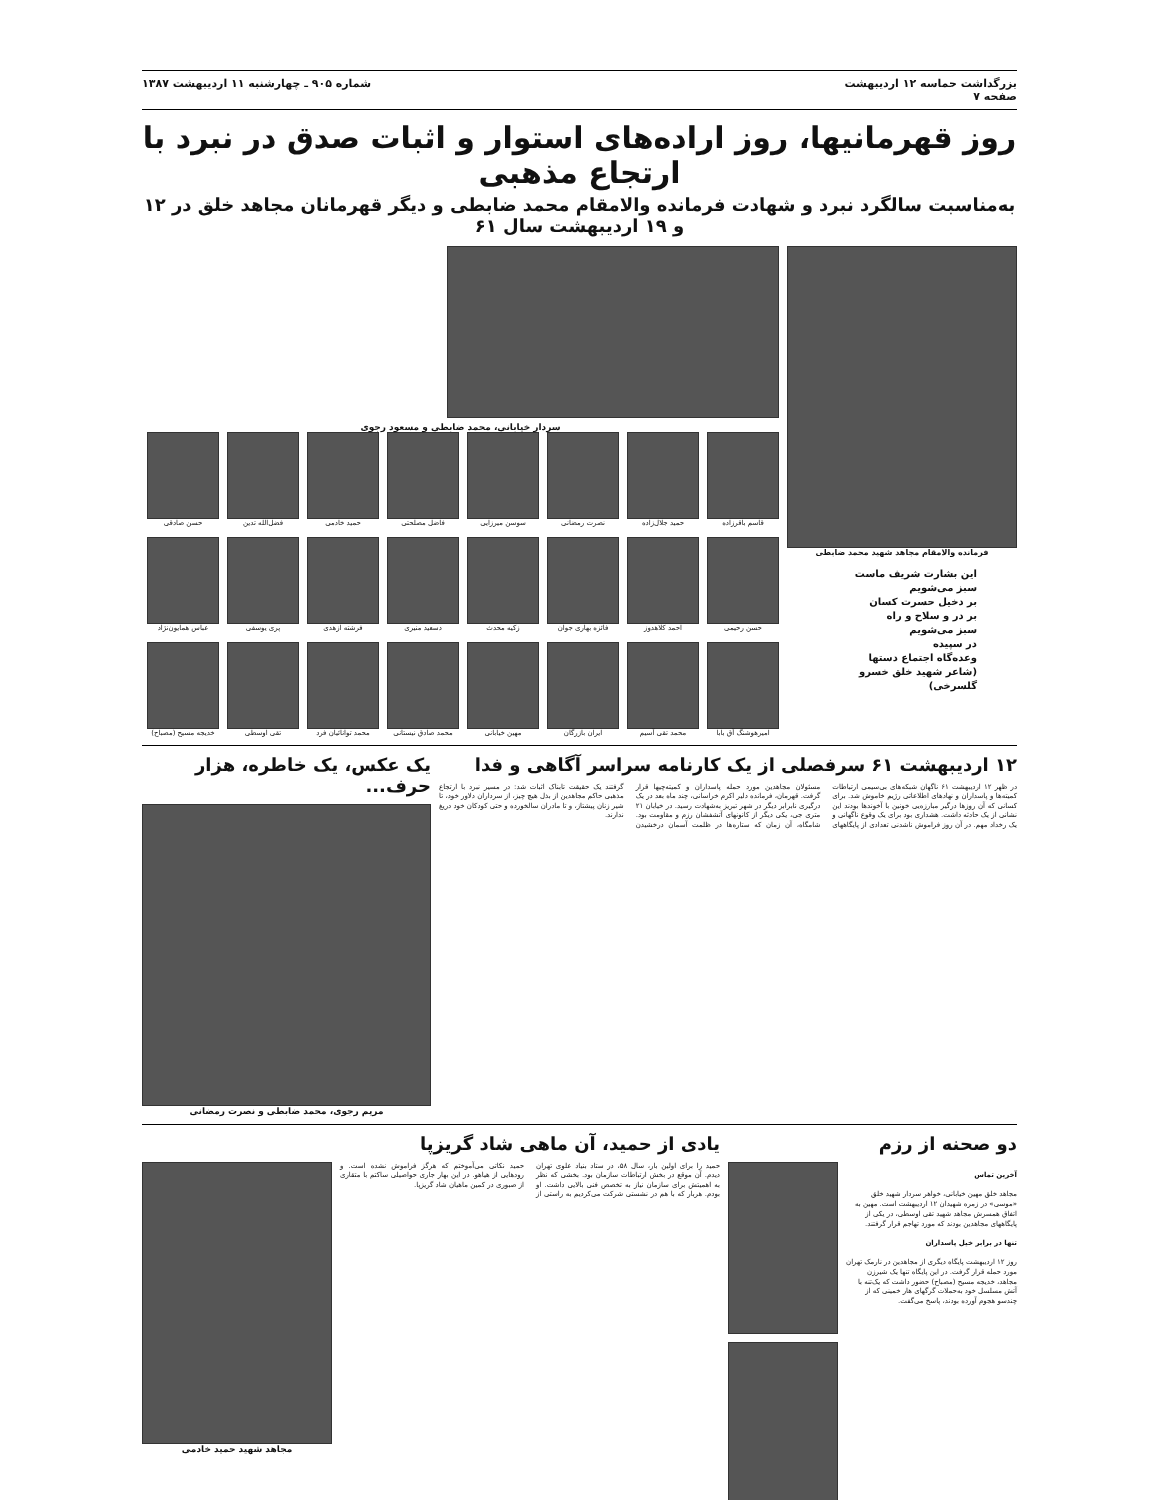بزرگداشت حماسه ۱۲ اردیبهشت
صفحه ۷
شماره ۹۰۵ ـ چهارشنبه ۱۱ اردیبهشت ۱۳۸۷
روز قهرمانیها، روز اراده‌های استوار و اثبات صدق در نبرد با ارتجاع مذهبی
به‌مناسبت سالگرد نبرد و شهادت فرمانده والامقام محمد ضابطی و دیگر قهرمانان مجاهد خلق در ۱۲ و ۱۹ اردیبهشت سال ۶۱
فرمانده والامقام مجاهد شهید محمد ضابطی
این بشارت شریف ماست
سبز می‌شویم
بر دخیل حسرت کسان
بر در و سلاح و راه
سبز می‌شویم
در سپیده
وعده‌گاه اجتماع دستها
(شاعر شهید خلق خسرو گلسرخی)
سردار خیابانی، محمد ضابطی و مسعود رجوی
قاسم باقرزاده
حمید جلال‌زاده
نصرت رمضانی
سوسن میرزایی
فاضل مصلحتی
حمید خادمی
فضل‌الله تدین
حسن صادقی
حسن رحیمی
احمد کلاهدوز
فائزه بهاری جوان
زکیه محدث
دسعید منیری
فرشته ازهدی
پری یوسفی
عباس همایون‌نژاد
امیرهوشنگ آق بابا
محمد تقی آسیم
ایران بازرگان
مهین خیابانی
محمد صادق نیستانی
محمد توانائیان فرد
تقی اوسطی
خدیجه مسیح (مصباح)
۱۲ اردیبهشت ۶۱ سرفصلی از یک کارنامه سراسر آگاهی و فدا
در ظهر ۱۲ اردیبهشت ۶۱ ناگهان شبکه‌های بی‌سیمی ارتباطات کمیته‌ها و پاسداران و نهادهای اطلاعاتی رژیم خاموش شد. برای کسانی که آن روزها درگیر مبارزه‌یی خونین با آخوندها بودند این نشانی از یک حادثه داشت. هشداری بود برای یک وقوع ناگهانی و یک رخداد مهم. در آن روز فراموش ناشدنی تعدادی از پایگاههای مسئولان مجاهدین مورد حمله پاسداران و کمیته‌چیها قرار گرفت. قهرمان، فرمانده دلیر اکرم خراسانی، چند ماه بعد در یک درگیری نابرابر دیگر در شهر تبریز به‌شهادت رسید. در خیابان ۲۱ متری جی، یکی دیگر از کانونهای آتشفشان رزم و مقاومت بود. شامگاه، آن زمان که ستاره‌ها در ظلمت آسمان درخشیدن گرفتند یک حقیقت تابناک اثبات شد: در مسیر نبرد با ارتجاع مذهبی حاکم مجاهدین از بذل هیچ چیز، از سرداران دلاور خود، تا شیر زنان پیشتاز، و تا مادران سالخورده و حتی کودکان خود دریغ ندارند.
یک عکس، یک خاطره، هزار حرف...
مریم رجوی، محمد ضابطی و نصرت رمضانی
دو صحنه از رزم
آخرین تماس
مجاهد خلق مهین خیابانی، خواهر سردار شهید خلق «موسی» در زمره شهیدان ۱۲ اردیبهشت است. مهین به اتفاق همسرش مجاهد شهید تقی اوسطی، در یکی از پایگاههای مجاهدین بودند که مورد تهاجم قرار گرفتند.
تنها در برابر خیل پاسداران
روز ۱۲ اردیبهشت پایگاه دیگری از مجاهدین در نارمک تهران مورد حمله قرار گرفت. در این پایگاه تنها یک شیرزن مجاهد، خدیجه مسیح (مصباح) حضور داشت که یک‌تنه با آتش مسلسل خود به‌حملات گرگهای هار خمینی که از چندسو هجوم آورده بودند، پاسخ می‌گفت.
یادی از حمید، آن ماهی شاد گریزپا
حمید را برای اولین بار، سال ۵۸، در ستاد بنیاد علوی تهران دیدم. آن موقع در بخش ارتباطات سازمان بود. بخشی که نظر به اهمیتش برای سازمان نیاز به تخصص فنی بالایی داشت. او بودم. هربار که با هم در نشستی شرکت می‌کردیم به راستی از حمید نکاتی می‌آموختم که هرگز فراموش نشده است. و رودهایی از هیاهو. در این بهار جاری حواصیلی ساکتم با متقاری از صبوری در کمین ماهیان شاد گریزپا.
مجاهد شهید حمید خادمی